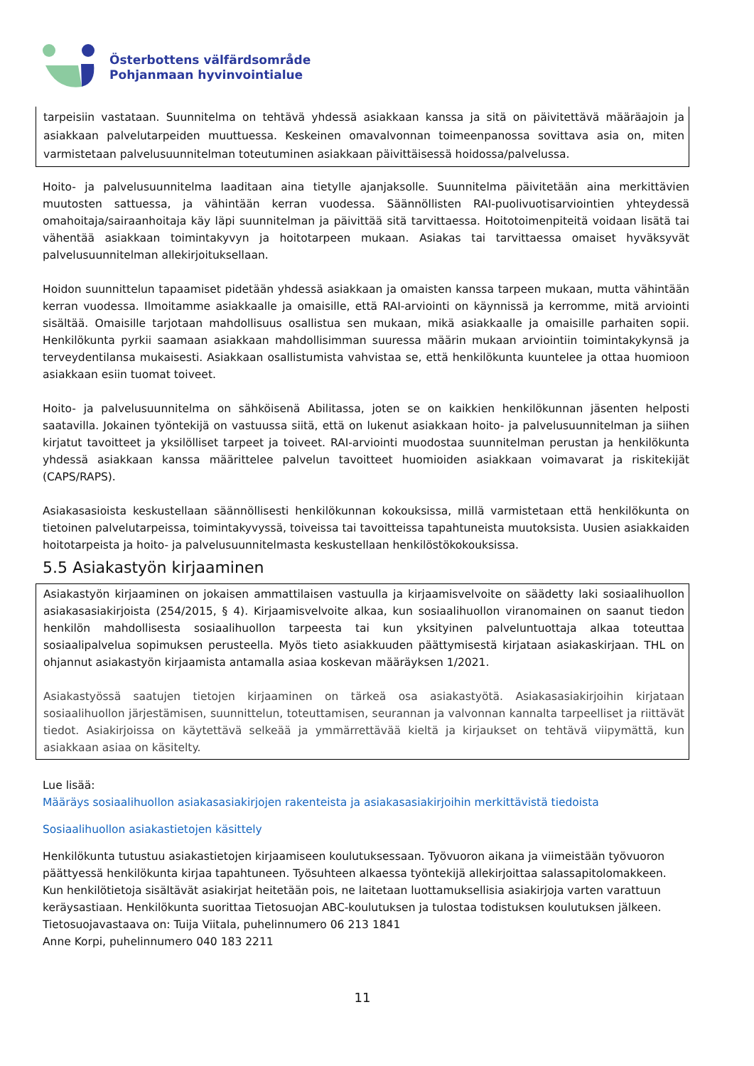Österbottens välfärdsområde
Pohjanmaan hyvinvointialue
tarpeisiin vastataan. Suunnitelma on tehtävä yhdessä asiakkaan kanssa ja sitä on päivitettävä määräajoin ja asiakkaan palvelutarpeiden muuttuessa. Keskeinen omavalvonnan toimeenpanossa sovittava asia on, miten varmistetaan palvelusuunnitelman toteutuminen asiakkaan päivittäisessä hoidossa/palvelussa.
Hoito- ja palvelusuunnitelma laaditaan aina tietylle ajanjaksolle. Suunnitelma päivitetään aina merkittävien muutosten sattuessa, ja vähintään kerran vuodessa. Säännöllisten RAI-puolivuotisarviointien yhteydessä omahoitaja/sairaanhoitaja käy läpi suunnitelman ja päivittää sitä tarvittaessa. Hoitotoimenpiteitä voidaan lisätä tai vähentää asiakkaan toimintakyvyn ja hoitotarpeen mukaan. Asiakas tai tarvittaessa omaiset hyväksyvät palvelusuunnitelman allekirjoituksellaan.
Hoidon suunnittelun tapaamiset pidetään yhdessä asiakkaan ja omaisten kanssa tarpeen mukaan, mutta vähintään kerran vuodessa. Ilmoitamme asiakkaalle ja omaisille, että RAI-arviointi on käynnissä ja kerromme, mitä arviointi sisältää. Omaisille tarjotaan mahdollisuus osallistua sen mukaan, mikä asiakkaalle ja omaisille parhaiten sopii. Henkilökunta pyrkii saamaan asiakkaan mahdollisimman suuressa määrin mukaan arviointiin toimintakykynsä ja terveydentilansa mukaisesti. Asiakkaan osallistumista vahvistaa se, että henkilökunta kuuntelee ja ottaa huomioon asiakkaan esiin tuomat toiveet.
Hoito- ja palvelusuunnitelma on sähköisenä Abilitassa, joten se on kaikkien henkilökunnan jäsenten helposti saatavilla. Jokainen työntekijä on vastuussa siitä, että on lukenut asiakkaan hoito- ja palvelusuunnitelman ja siihen kirjatut tavoitteet ja yksilölliset tarpeet ja toiveet. RAI-arviointi muodostaa suunnitelman perustan ja henkilökunta yhdessä asiakkaan kanssa määrittelee palvelun tavoitteet huomioiden asiakkaan voimavarat ja riskitekijät (CAPS/RAPS).
Asiakasasioista keskustellaan säännöllisesti henkilökunnan kokouksissa, millä varmistetaan että henkilökunta on tietoinen palvelutarpeissa, toimintakyvyssä, toiveissa tai tavoitteissa tapahtuneista muutoksista. Uusien asiakkaiden hoitotarpeista ja hoito- ja palvelusuunnitelmasta keskustellaan henkilöstökokouksissa.
5.5 Asiakastyön kirjaaminen
Asiakastyön kirjaaminen on jokaisen ammattilaisen vastuulla ja kirjaamisvelvoite on säädetty laki sosiaalihuollon asiakasasiakirjoista (254/2015, § 4). Kirjaamisvelvoite alkaa, kun sosiaalihuollon viranomainen on saanut tiedon henkilön mahdollisesta sosiaalihuollon tarpeesta tai kun yksityinen palveluntuottaja alkaa toteuttaa sosiaalipalvelua sopimuksen perusteella. Myös tieto asiakkuuden päättymisestä kirjataan asiakaskirjaan. THL on ohjannut asiakastyön kirjaamista antamalla asiaa koskevan määräyksen 1/2021.
Asiakastyössä saatujen tietojen kirjaaminen on tärkeä osa asiakastyötä. Asiakasasiakirjoihin kirjataan sosiaalihuollon järjestämisen, suunnittelun, toteuttamisen, seurannan ja valvonnan kannalta tarpeelliset ja riittävät tiedot. Asiakirjoissa on käytettävä selkeää ja ymmärrettävää kieltä ja kirjaukset on tehtävä viipymättä, kun asiakkaan asiaa on käsitelty.
Lue lisää:
Määräys sosiaalihuollon asiakasasiakirjojen rakenteista ja asiakasasiakirjoihin merkittävistä tiedoista
Sosiaalihuollon asiakastietojen käsittely
Henkilökunta tutustuu asiakastietojen kirjaamiseen koulutuksessaan. Työvuoron aikana ja viimeistään työvuoron päättyessä henkilökunta kirjaa tapahtuneen. Työsuhteen alkaessa työntekijä allekirjoittaa salassapitolomakkeen. Kun henkilötietoja sisältävät asiakirjat heitetään pois, ne laitetaan luottamuksellisia asiakirjoja varten varattuun keräysastiaan. Henkilökunta suorittaa Tietosuojan ABC-koulutuksen ja tulostaa todistuksen koulutuksen jälkeen.
Tietosuojavastaava on: Tuija Viitala, puhelinnumero 06 213 1841
Anne Korpi, puhelinnumero 040 183 2211
11